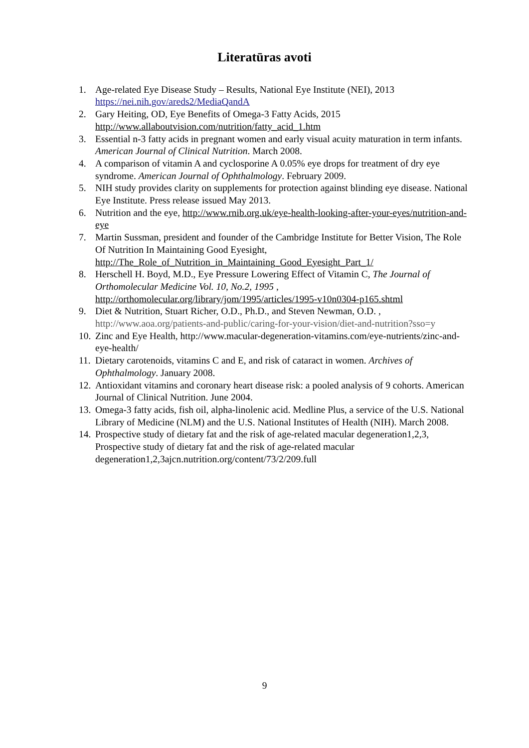Literatūras avoti
1. Age-related Eye Disease Study – Results, National Eye Institute (NEI), 2013 https://nei.nih.gov/areds2/MediaQandA
2. Gary Heiting, OD, Eye Benefits of Omega-3 Fatty Acids, 2015 http://www.allaboutvision.com/nutrition/fatty_acid_1.htm
3. Essential n-3 fatty acids in pregnant women and early visual acuity maturation in term infants. American Journal of Clinical Nutrition. March 2008.
4. A comparison of vitamin A and cyclosporine A 0.05% eye drops for treatment of dry eye syndrome. American Journal of Ophthalmology. February 2009.
5. NIH study provides clarity on supplements for protection against blinding eye disease. National Eye Institute. Press release issued May 2013.
6. Nutrition and the eye, http://www.rnib.org.uk/eye-health-looking-after-your-eyes/nutrition-and-eye
7. Martin Sussman, president and founder of the Cambridge Institute for Better Vision, The Role Of Nutrition In Maintaining Good Eyesight, http://The_Role_of_Nutrition_in_Maintaining_Good_Eyesight_Part_1/
8. Herschell H. Boyd, M.D., Eye Pressure Lowering Effect of Vitamin C, The Journal of Orthomolecular Medicine Vol. 10, No.2, 1995 , http://orthomolecular.org/library/jom/1995/articles/1995-v10n0304-p165.shtml
9. Diet & Nutrition, Stuart Richer, O.D., Ph.D., and Steven Newman, O.D. , http://www.aoa.org/patients-and-public/caring-for-your-vision/diet-and-nutrition?sso=y
10. Zinc and Eye Health, http://www.macular-degeneration-vitamins.com/eye-nutrients/zinc-and-eye-health/
11. Dietary carotenoids, vitamins C and E, and risk of cataract in women. Archives of Ophthalmology. January 2008.
12. Antioxidant vitamins and coronary heart disease risk: a pooled analysis of 9 cohorts. American Journal of Clinical Nutrition. June 2004.
13. Omega-3 fatty acids, fish oil, alpha-linolenic acid. Medline Plus, a service of the U.S. National Library of Medicine (NLM) and the U.S. National Institutes of Health (NIH). March 2008.
14. Prospective study of dietary fat and the risk of age-related macular degeneration1,2,3, Prospective study of dietary fat and the risk of age-related macular degeneration1,2,3ajcn.nutrition.org/content/73/2/209.full
9